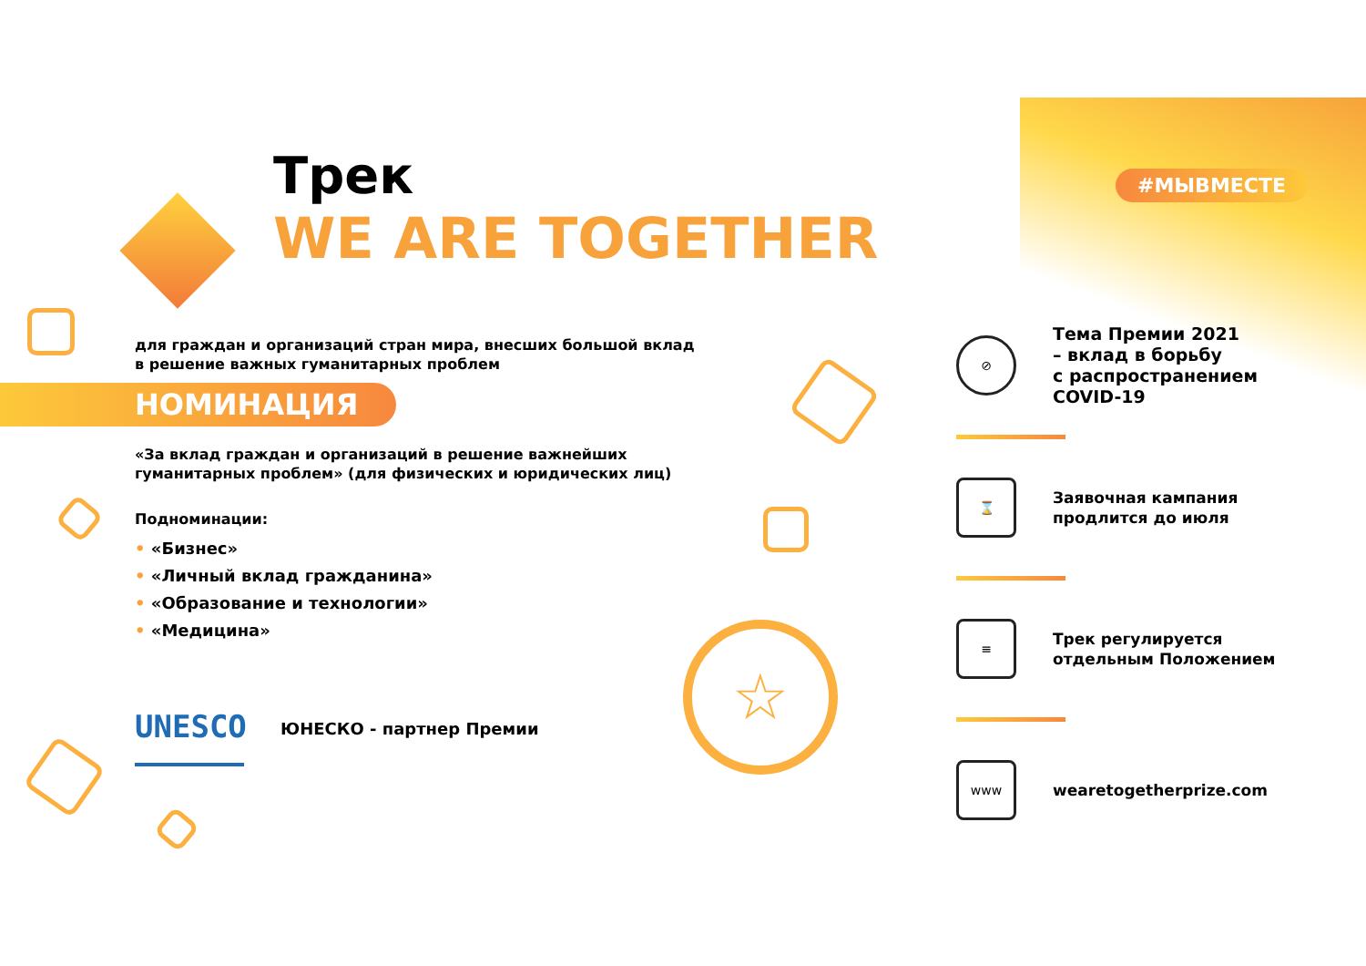#МЫВМЕСТЕ
Трек
WE ARE TOGETHER
для граждан и организаций стран мира, внесших большой вклад
в решение важных гуманитарных проблем
НОМИНАЦИЯ
«За вклад граждан и организаций в решение важнейших
гуманитарных проблем» (для физических и юридических лиц)
Подноминации:
• «Бизнес»
• «Личный вклад гражданина»
• «Образование и технологии»
• «Медицина»
UNESCO
ЮНЕСКО - партнер Премии
☆
⊘
Тема Премии 2021
– вклад в борьбу
с распространением
COVID-19
⌛
Заявочная кампания
продлится до июля
≡
Трек регулируется
отдельным Положением
www
wearetogetherprize.com